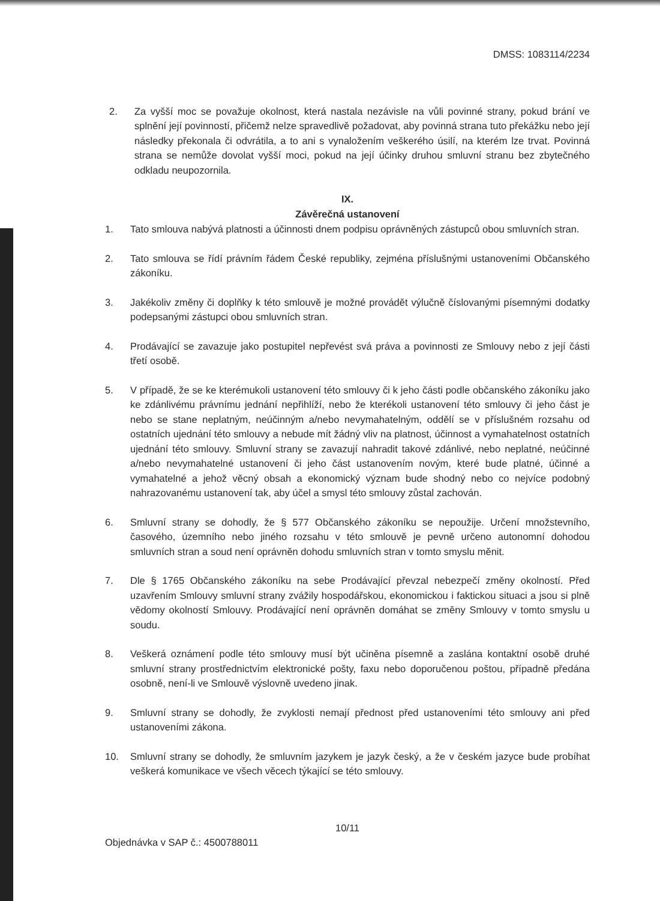DMSS: 1083114/2234
2. Za vyšší moc se považuje okolnost, která nastala nezávisle na vůli povinné strany, pokud brání ve splnění její povinností, přičemž nelze spravedlivě požadovat, aby povinná strana tuto překážku nebo její následky překonala či odvrátila, a to ani s vynaložením veškerého úsilí, na kterém lze trvat. Povinná strana se nemůže dovolat vyšší moci, pokud na její účinky druhou smluvní stranu bez zbytečného odkladu neupozornila.
IX.
Závěrečná ustanovení
1. Tato smlouva nabývá platnosti a účinnosti dnem podpisu oprávněných zástupců obou smluvních stran.
2. Tato smlouva se řídí právním řádem České republiky, zejména příslušnými ustanoveními Občanského zákoníku.
3. Jakékoliv změny či doplňky k této smlouvě je možné provádět výlučně číslovanými písemnými dodatky podepsanými zástupci obou smluvních stran.
4. Prodávající se zavazuje jako postupitel nepřevést svá práva a povinnosti ze Smlouvy nebo z její části třetí osobě.
5. V případě, že se ke kterémukoli ustanovení této smlouvy či k jeho části podle občanského zákoníku jako ke zdánlivému právnímu jednání nepřihlíží, nebo že kterékoli ustanovení této smlouvy či jeho část je nebo se stane neplatným, neúčinným a/nebo nevymahatelným, oddělí se v příslušném rozsahu od ostatních ujednání této smlouvy a nebude mít žádný vliv na platnost, účinnost a vymahatelnost ostatních ujednání této smlouvy. Smluvní strany se zavazují nahradit takové zdánlivé, nebo neplatné, neúčinné a/nebo nevymahatelné ustanovení či jeho část ustanovením novým, které bude platné, účinné a vymahatelné a jehož věcný obsah a ekonomický význam bude shodný nebo co nejvíce podobný nahrazovanému ustanovení tak, aby účel a smysl této smlouvy zůstal zachován.
6. Smluvní strany se dohodly, že § 577 Občanského zákoníku se nepoužije. Určení množstevního, časového, územního nebo jiného rozsahu v této smlouvě je pevně určeno autonomní dohodou smluvních stran a soud není oprávněn dohodu smluvních stran v tomto smyslu měnit.
7. Dle § 1765 Občanského zákoníku na sebe Prodávající převzal nebezpečí změny okolností. Před uzavřením Smlouvy smluvní strany zvážily hospodářskou, ekonomickou i faktickou situaci a jsou si plně vědomy okolností Smlouvy. Prodávající není oprávněn domáhat se změny Smlouvy v tomto smyslu u soudu.
8. Veškerá oznámení podle této smlouvy musí být učiněna písemně a zaslána kontaktní osobě druhé smluvní strany prostřednictvím elektronické pošty, faxu nebo doporučenou poštou, případně předána osobně, není-li ve Smlouvě výslovně uvedeno jinak.
9. Smluvní strany se dohodly, že zvyklosti nemají přednost před ustanoveními této smlouvy ani před ustanoveními zákona.
10. Smluvní strany se dohodly, že smluvním jazykem je jazyk český, a že v českém jazyce bude probíhat veškerá komunikace ve všech věcech týkající se této smlouvy.
10/11
Objednávka v SAP č.: 4500788011